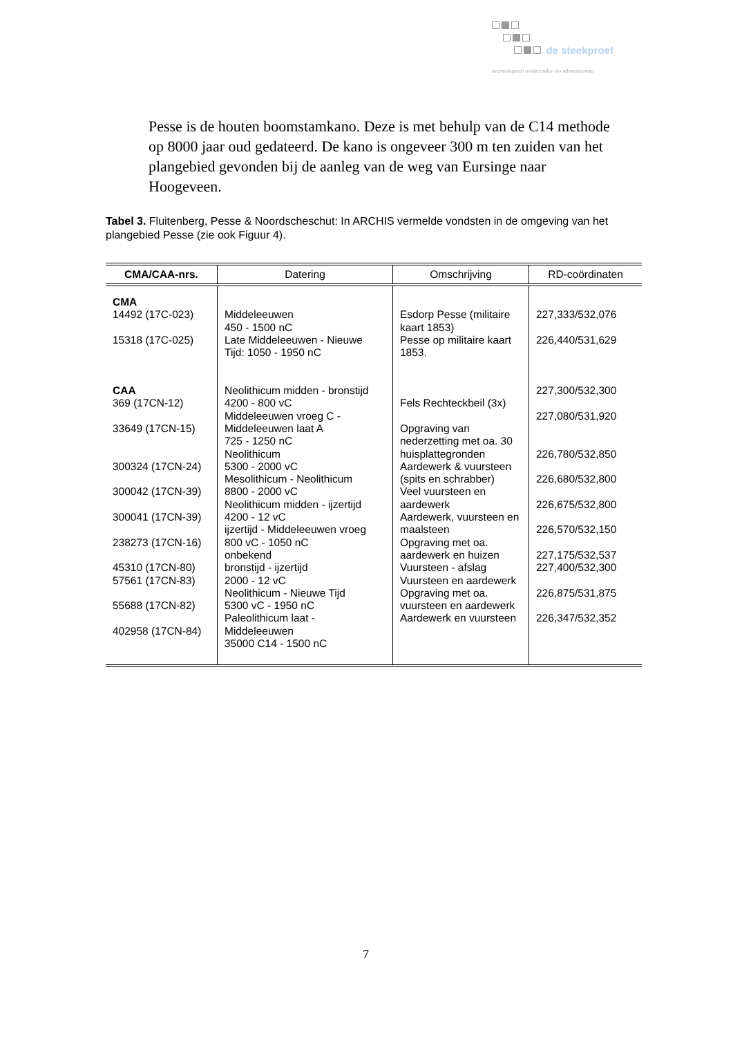de steekproef
archeologisch onderzoeks- en adviesbureau
Pesse is de houten boomstamkano. Deze is met behulp van de C14 methode op 8000 jaar oud gedateerd. De kano is ongeveer 300 m ten zuiden van het plangebied gevonden bij de aanleg van de weg van Eursinge naar Hoogeveen.
Tabel 3. Fluitenberg, Pesse & Noordscheschut: In ARCHIS vermelde vondsten in de omgeving van het plangebied Pesse (zie ook Figuur 4).
| CMA/CAA-nrs. | Datering | Omschrijving | RD-coördinaten |
| --- | --- | --- | --- |
| CMA 14492 (17C-023) 15318 (17C-025) CAA 369 (17CN-12) 33649 (17CN-15) 300324 (17CN-24) 300042 (17CN-39) 300041 (17CN-39) 238273 (17CN-16) 45310 (17CN-80) 57561 (17CN-83) 55688 (17CN-82) 402958 (17CN-84) | Middeleeuwen 450 - 1500 nC Late Middeleeuwen - Nieuwe Tijd: 1050 - 1950 nC Neolithicum midden - bronstijd 4200 - 800 vC Middeleeuwen vroeg C - Middeleeuwen laat A 725 - 1250 nC Neolithicum 5300 - 2000 vC Mesolithicum - Neolithicum 8800 - 2000 vC Neolithicum midden - ijzertijd 4200 - 12 vC ijzertijd - Middeleeuwen vroeg 800 vC - 1050 nC onbekend bronstijd - ijzertijd 2000 - 12 vC Neolithicum - Nieuwe Tijd 5300 vC - 1950 nC Paleolithicum laat - Middeleeuwen 35000 C14 - 1500 nC | Esdorp Pesse (militaire kaart 1853) Pesse op militaire kaart 1853. Fels Rechteckbeil (3x) Opgraving van nederzetting met oa. 30 huisplattegronden Aardewerk & vuursteen (spits en schrabber) Veel vuursteen en aardewerk Aardewerk, vuursteen en maalsteen Opgraving met oa. aardewerk en huizen Vuursteen - afslag Vuursteen en aardewerk Opgraving met oa. vuursteen en aardewerk Aardewerk en vuursteen | 227,333/532,076 226,440/531,629 227,300/532,300 227,080/531,920 226,780/532,850 226,680/532,800 226,675/532,800 226,570/532,150 227,175/532,537 227,400/532,300 226,875/531,875 226,347/532,352 |
7